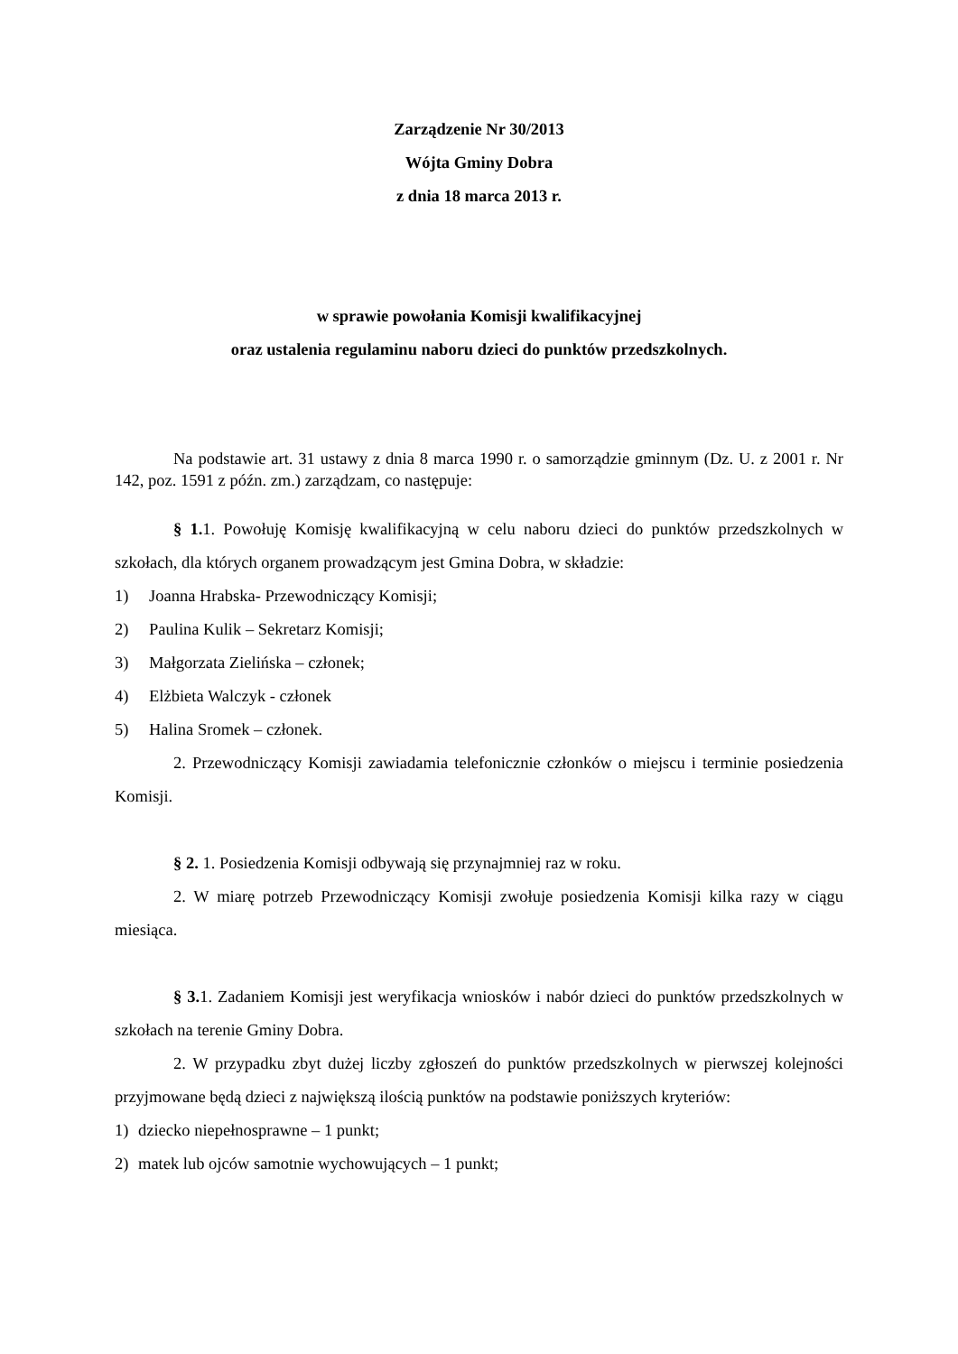Zarządzenie Nr 30/2013
Wójta Gminy Dobra
z dnia 18 marca 2013 r.
w sprawie powołania Komisji kwalifikacyjnej
oraz ustalenia regulaminu naboru dzieci do punktów przedszkolnych.
Na podstawie art. 31 ustawy z dnia 8 marca 1990 r. o samorządzie gminnym (Dz. U. z 2001 r. Nr 142, poz. 1591 z późn. zm.) zarządzam, co następuje:
§ 1. 1. Powołuję Komisję kwalifikacyjną w celu naboru dzieci do punktów przedszkolnych w szkołach, dla których organem prowadzącym jest Gmina Dobra, w składzie:
1) Joanna Hrabska- Przewodniczący Komisji;
2) Paulina Kulik – Sekretarz Komisji;
3) Małgorzata Zielińska – członek;
4) Elżbieta Walczyk - członek
5) Halina Sromek – członek.
2. Przewodniczący Komisji zawiadamia telefonicznie członków o miejscu i terminie posiedzenia Komisji.
§ 2. 1. Posiedzenia Komisji odbywają się przynajmniej raz w roku.
2. W miarę potrzeb Przewodniczący Komisji zwołuje posiedzenia Komisji kilka razy w ciągu miesiąca.
§ 3. 1. Zadaniem Komisji jest weryfikacja wniosków i nabór dzieci do punktów przedszkolnych w szkołach na terenie Gminy Dobra.
2. W przypadku zbyt dużej liczby zgłoszeń do punktów przedszkolnych w pierwszej kolejności przyjmowane będą dzieci z największą ilością punktów na podstawie poniższych kryteriów:
1) dziecko niepełnosprawne – 1 punkt;
2) matek lub ojców samotnie wychowujących – 1 punkt;